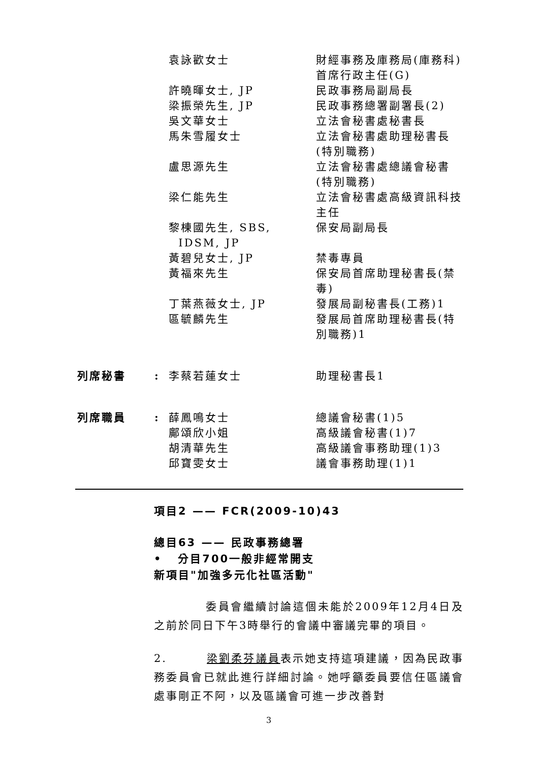| | | 袁詠歡女士 | 財經事務及庫務局(庫務科)首席行政主任(G) |
| | | 許曉暉女士, JP | 民政事務局副局長 |
| | | 梁振榮先生, JP | 民政事務總署副署長(2) |
| | | 吳文華女士 | 立法會秘書處秘書長 |
| | | 馬朱雪履女士 | 立法會秘書處助理秘書長(特別職務) |
| | | 盧思源先生 | 立法會秘書處總議會秘書(特別職務) |
| | | 梁仁能先生 | 立法會秘書處高級資訊科技主任 |
| | | 黎棟國先生, SBS, IDSM, JP | 保安局副局長 |
| | | 黃碧兒女士, JP | 禁毒專員 |
| | | 黃福來先生 | 保安局首席助理秘書長(禁毒) |
| | | 丁葉燕薇女士, JP | 發展局副秘書長(工務)1 |
| | | 區毓麟先生 | 發展局首席助理秘書長(特別職務)1 |
| 列席秘書 | : | 李蔡若蓮女士 | 助理秘書長1 |
| 列席職員 | : | 薛鳳鳴女士 鄺頌欣小姐 胡清華先生 邱寶雯女士 | 總議會秘書(1)5 高級議會秘書(1)7 高級議會事務助理(1)3 議會事務助理(1)1 |
項目2 —— FCR(2009-10)43
總目63 —— 民政事務總署
• 分目700一般非經常開支
新項目"加強多元化社區活動"
委員會繼續討論這個未能於2009年12月4日及之前於同日下午3時舉行的會議中審議完畢的項目。
2. 梁劉柔芬議員表示她支持這項建議，因為民政事務委員會已就此進行詳細討論。她呼籲委員要信任區議會處事剛正不阿，以及區議會可進一步改善對
3